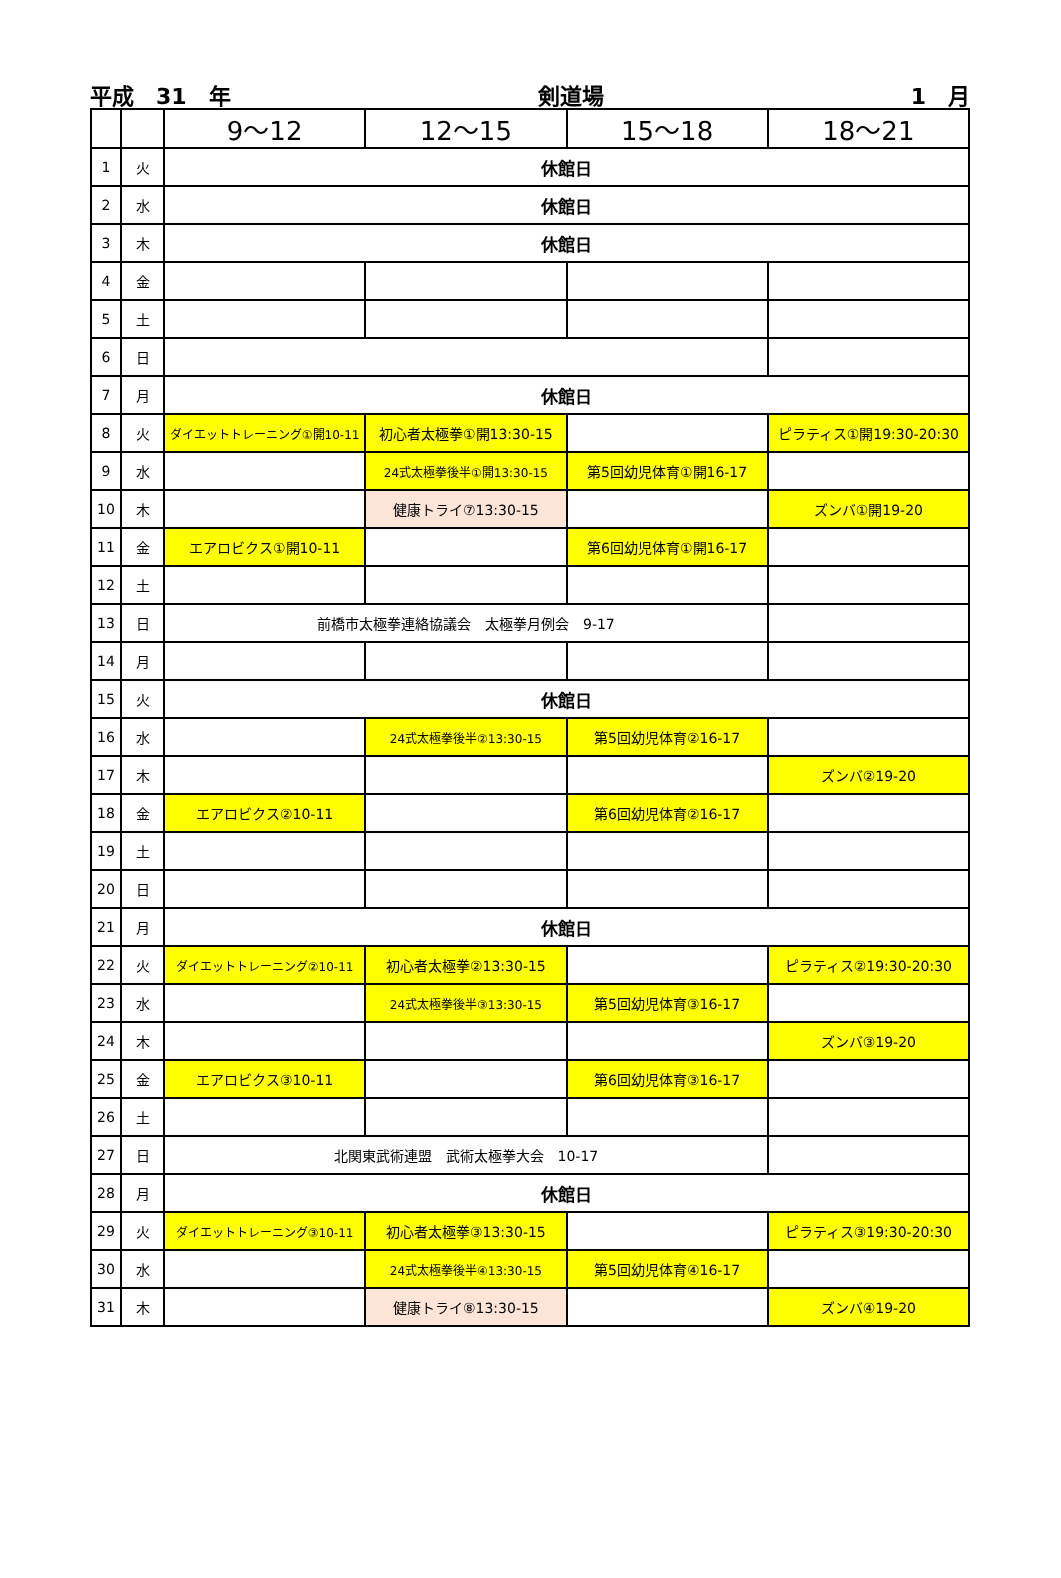平成　31　年 剣道場 1　月
| | | 9～12 | 12～15 | 15～18 | 18～21 |
| --- | --- | --- | --- | --- | --- |
| 1 | 火 | 休館日 | | | |
| 2 | 水 | 休館日 | | | |
| 3 | 木 | 休館日 | | | |
| 4 | 金 | | | | |
| 5 | 土 | | | | |
| 6 | 日 | | | | |
| 7 | 月 | 休館日 | | | |
| 8 | 火 | ダイエットトレーニング①開10-11 | 初心者太極拳①開13:30-15 | | ピラティス①開19:30-20:30 |
| 9 | 水 | | 24式太極拳後半①開13:30-15 | 第5回幼児体育①開16-17 | |
| 10 | 木 | | 健康トライ⑦13:30-15 | | ズンバ①開19-20 |
| 11 | 金 | エアロビクス①開10-11 | | 第6回幼児体育①開16-17 | |
| 12 | 土 | | | | |
| 13 | 日 | 前橋市太極拳連絡協議会 太極拳月例会 9-17 | | | |
| 14 | 月 | | | | |
| 15 | 火 | 休館日 | | | |
| 16 | 水 | | 24式太極拳後半②13:30-15 | 第5回幼児体育②16-17 | |
| 17 | 木 | | | | ズンバ②19-20 |
| 18 | 金 | エアロビクス②10-11 | | 第6回幼児体育②16-17 | |
| 19 | 土 | | | | |
| 20 | 日 | | | | |
| 21 | 月 | 休館日 | | | |
| 22 | 火 | ダイエットトレーニング②10-11 | 初心者太極拳②13:30-15 | | ピラティス②19:30-20:30 |
| 23 | 水 | | 24式太極拳後半③13:30-15 | 第5回幼児体育③16-17 | |
| 24 | 木 | | | | ズンバ③19-20 |
| 25 | 金 | エアロビクス③10-11 | | 第6回幼児体育③16-17 | |
| 26 | 土 | | | | |
| 27 | 日 | 北関東武術連盟 武術太極拳大会 10-17 | | | |
| 28 | 月 | 休館日 | | | |
| 29 | 火 | ダイエットトレーニング③10-11 | 初心者太極拳③13:30-15 | | ピラティス③19:30-20:30 |
| 30 | 水 | | 24式太極拳後半④13:30-15 | 第5回幼児体育④16-17 | |
| 31 | 木 | | 健康トライ⑧13:30-15 | | ズンバ④19-20 |